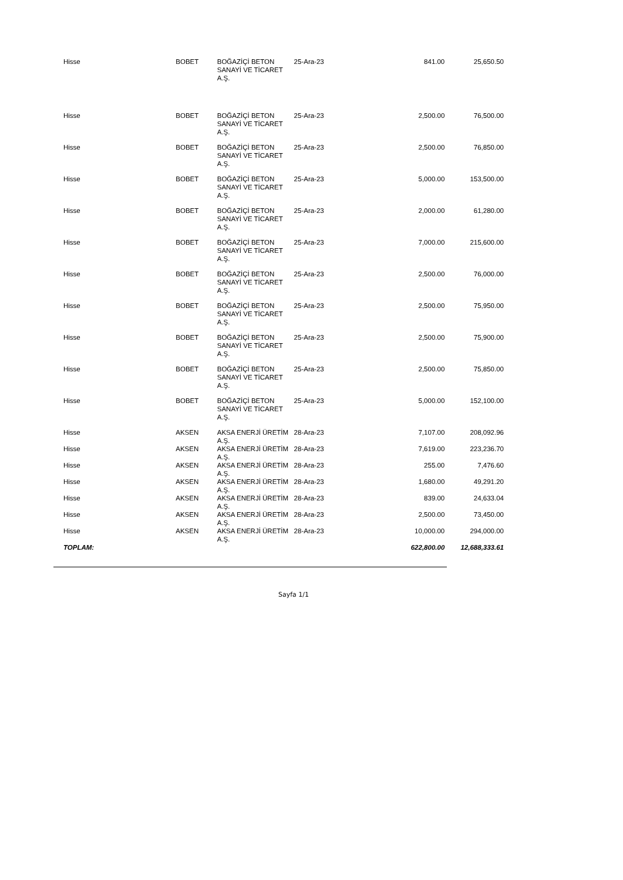| Hisse | BOBET | BOĞAZİÇİ BETON SANAYİ VE TİCARET A.Ş. | 25-Ara-23 | 841.00 | 25,650.50 |
| Hisse | BOBET | BOĞAZİÇİ BETON SANAYİ VE TİCARET A.Ş. | 25-Ara-23 | 2,500.00 | 76,500.00 |
| Hisse | BOBET | BOĞAZİÇİ BETON SANAYİ VE TİCARET A.Ş. | 25-Ara-23 | 2,500.00 | 76,850.00 |
| Hisse | BOBET | BOĞAZİÇİ BETON SANAYİ VE TİCARET A.Ş. | 25-Ara-23 | 5,000.00 | 153,500.00 |
| Hisse | BOBET | BOĞAZİÇİ BETON SANAYİ VE TİCARET A.Ş. | 25-Ara-23 | 2,000.00 | 61,280.00 |
| Hisse | BOBET | BOĞAZİÇİ BETON SANAYİ VE TİCARET A.Ş. | 25-Ara-23 | 7,000.00 | 215,600.00 |
| Hisse | BOBET | BOĞAZİÇİ BETON SANAYİ VE TİCARET A.Ş. | 25-Ara-23 | 2,500.00 | 76,000.00 |
| Hisse | BOBET | BOĞAZİÇİ BETON SANAYİ VE TİCARET A.Ş. | 25-Ara-23 | 2,500.00 | 75,950.00 |
| Hisse | BOBET | BOĞAZİÇİ BETON SANAYİ VE TİCARET A.Ş. | 25-Ara-23 | 2,500.00 | 75,900.00 |
| Hisse | BOBET | BOĞAZİÇİ BETON SANAYİ VE TİCARET A.Ş. | 25-Ara-23 | 2,500.00 | 75,850.00 |
| Hisse | BOBET | BOĞAZİÇİ BETON SANAYİ VE TİCARET A.Ş. | 25-Ara-23 | 5,000.00 | 152,100.00 |
| Hisse | AKSEN | AKSA ENERJİ ÜRETİM A.Ş. | 28-Ara-23 | 7,107.00 | 208,092.96 |
| Hisse | AKSEN | AKSA ENERJİ ÜRETİM A.Ş. | 28-Ara-23 | 7,619.00 | 223,236.70 |
| Hisse | AKSEN | AKSA ENERJİ ÜRETİM A.Ş. | 28-Ara-23 | 255.00 | 7,476.60 |
| Hisse | AKSEN | AKSA ENERJİ ÜRETİM A.Ş. | 28-Ara-23 | 1,680.00 | 49,291.20 |
| Hisse | AKSEN | AKSA ENERJİ ÜRETİM A.Ş. | 28-Ara-23 | 839.00 | 24,633.04 |
| Hisse | AKSEN | AKSA ENERJİ ÜRETİM A.Ş. | 28-Ara-23 | 2,500.00 | 73,450.00 |
| Hisse | AKSEN | AKSA ENERJİ ÜRETİM A.Ş. | 28-Ara-23 | 10,000.00 | 294,000.00 |
| TOPLAM: | | | | 622,800.00 | 12,688,333.61 |
Sayfa 1/1